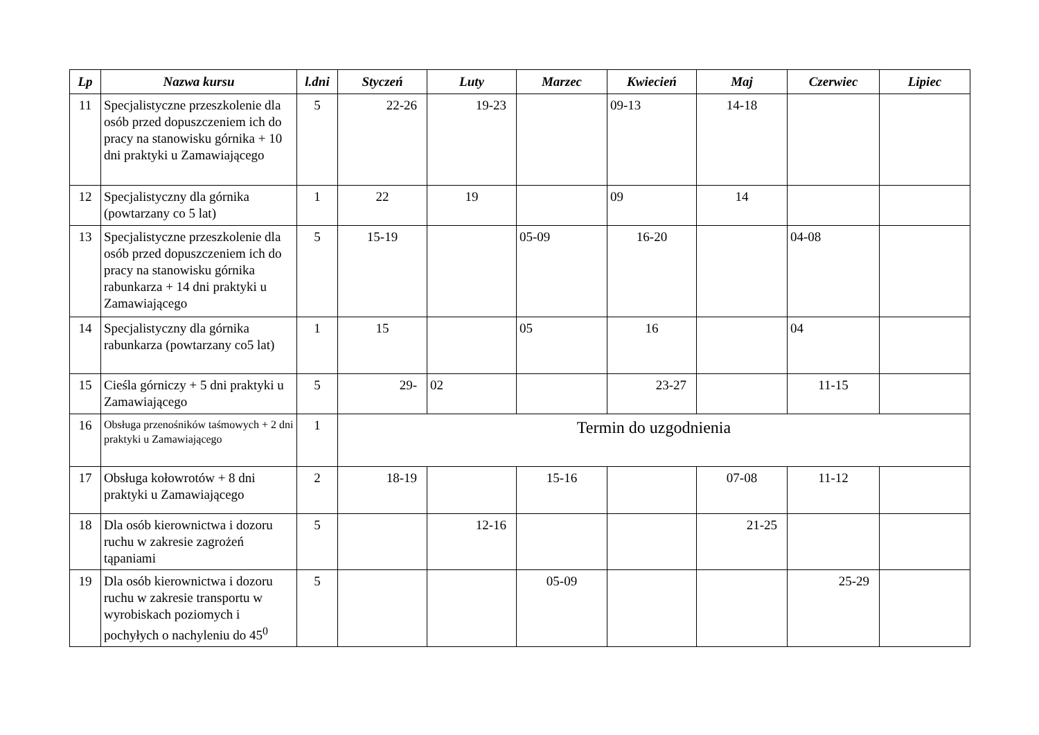| Lp | Nazwa kursu | l.dni | Styczeń | Luty | Marzec | Kwiecień | Maj | Czerwiec | Lipiec |
| --- | --- | --- | --- | --- | --- | --- | --- | --- | --- |
| 11 | Specjalistyczne przeszkolenie dla osób przed dopuszczeniem ich do pracy na stanowisku górnika + 10 dni praktyki u Zamawiającego | 5 | 22-26 | 19-23 | | 09-13 | 14-18 | | |
| 12 | Specjalistyczny dla górnika (powtarzany co 5 lat) | 1 | 22 | 19 | | 09 | 14 | | |
| 13 | Specjalistyczne przeszkolenie dla osób przed dopuszczeniem ich do pracy na stanowisku górnika rabunkarza + 14 dni praktyki u Zamawiającego | 5 | 15-19 | | 05-09 | 16-20 | | 04-08 | |
| 14 | Specjalistyczny dla górnika rabunkarza (powtarzany co5 lat) | 1 | 15 | | 05 | 16 | | 04 | |
| 15 | Cieśla górniczy + 5 dni praktyki u Zamawiającego | 5 | 29- | 02 | | 23-27 | | 11-15 | |
| 16 | Obsługa przenośników taśmowych + 2 dni praktyki u Zamawiającego | 1 | Termin do uzgodnienia | | | | | | |
| 17 | Obsługa kołowrotów + 8 dni praktyki u Zamawiającego | 2 | 18-19 | | 15-16 | | 07-08 | 11-12 | |
| 18 | Dla osób kierownictwa i dozoru ruchu w zakresie zagrożeń tąpaniami | 5 | | 12-16 | | | 21-25 | | |
| 19 | Dla osób kierownictwa i dozoru ruchu w zakresie transportu w wyrobiskach poziomych i pochyłych o nachyleniu do 45<sup>0</sup> | 5 | | | 05-09 | | | 25-29 | |